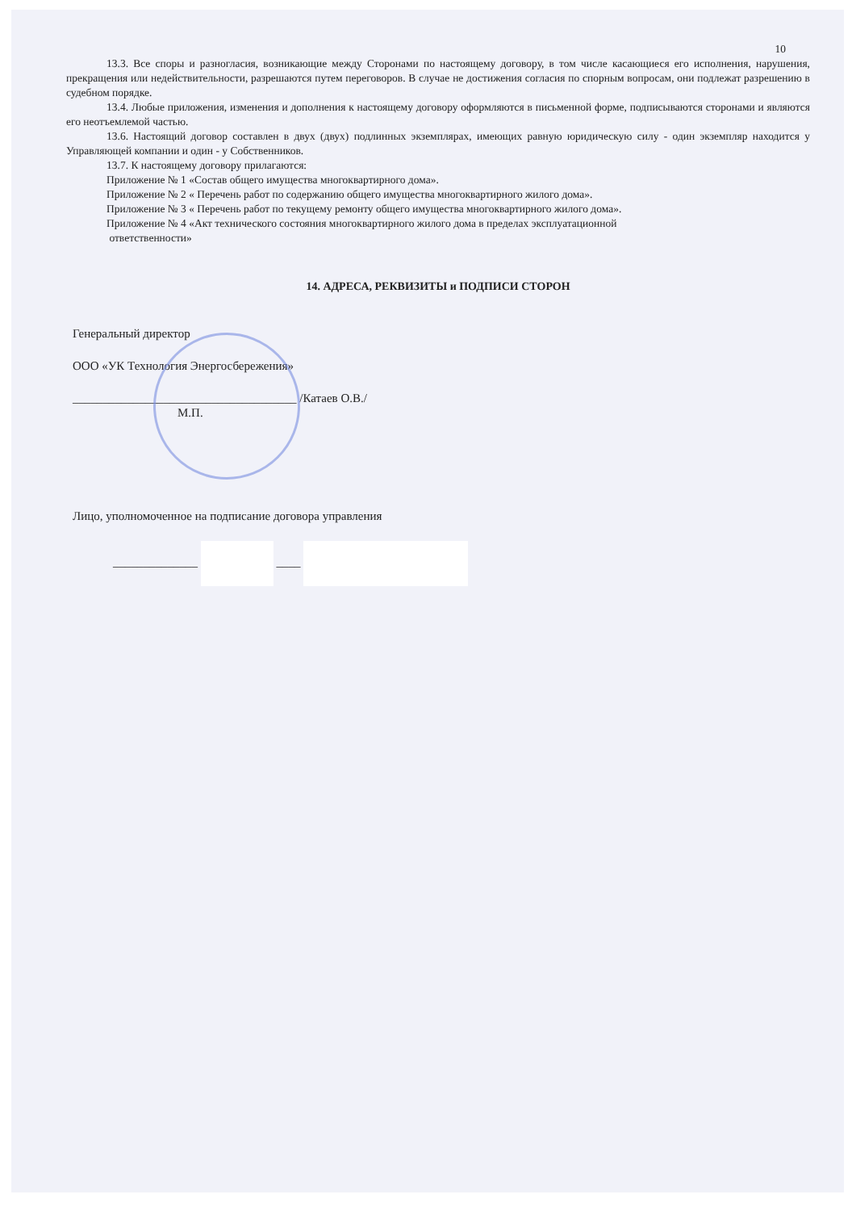10
13.3. Все споры и разногласия, возникающие между Сторонами по настоящему договору, в том числе касающиеся его исполнения, нарушения, прекращения или недействительности, разрешаются путем переговоров. В случае не достижения согласия по спорным вопросам, они подлежат разрешению в судебном порядке.
13.4. Любые приложения, изменения и дополнения к настоящему договору оформляются в письменной форме, подписываются сторонами и являются его неотъемлемой частью.
13.6. Настоящий договор составлен в двух (двух) подлинных экземплярах, имеющих равную юридическую силу - один экземпляр находится у Управляющей компании и один - у Собственников.
13.7. К настоящему договору прилагаются:
Приложение № 1 «Состав общего имущества многоквартирного дома».
Приложение № 2 « Перечень работ по содержанию общего имущества многоквартирного жилого дома».
Приложение № 3 « Перечень работ по текущему ремонту общего имущества многоквартирного жилого дома».
Приложение № 4 «Акт технического состояния многоквартирного жилого дома в пределах эксплуатационной
ответственности»
14. АДРЕСА, РЕКВИЗИТЫ и ПОДПИСИ СТОРОН
Генеральный директор
ООО «УК Технология Энергосбережения»
_____________________________________ /Катаев О.В./
М.П.
Лицо, уполномоченное на подписание договора управления
______________ ____